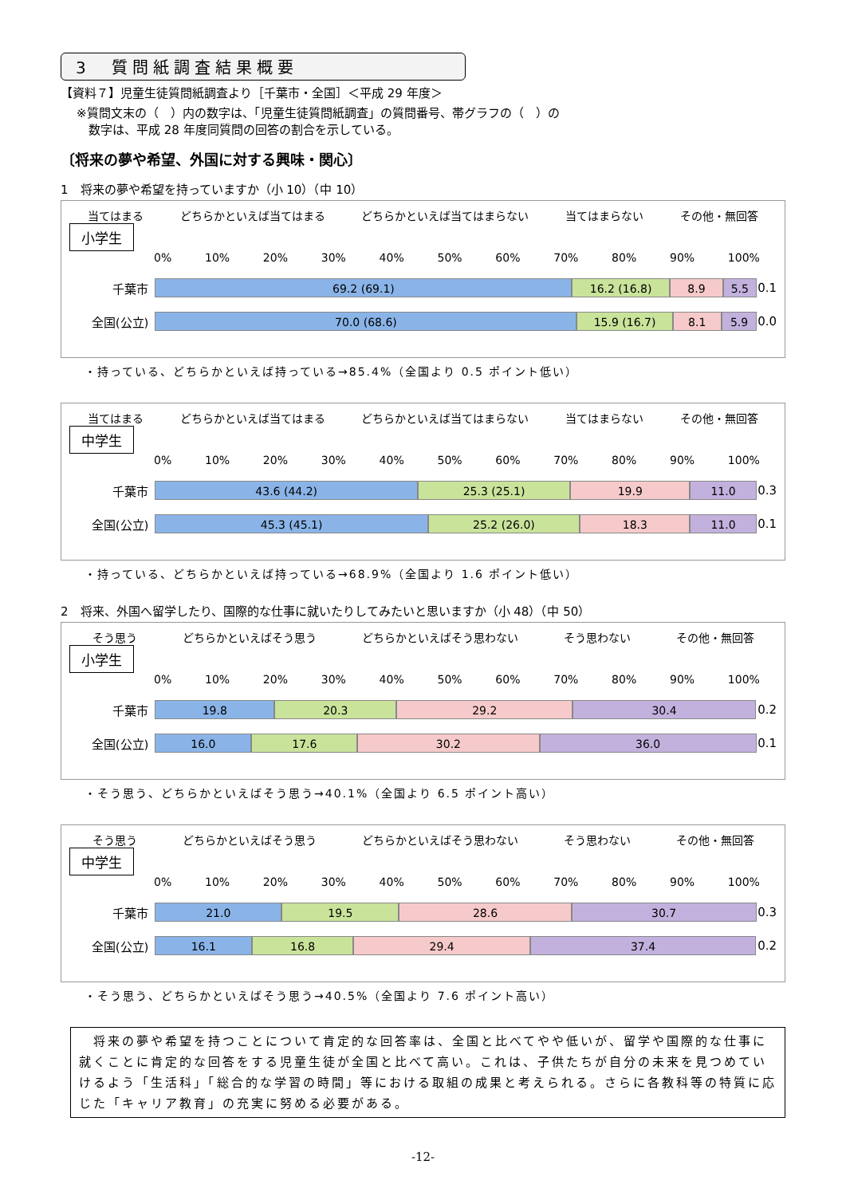3　質問紙調査結果概要
【資料７】児童生徒質問紙調査より［千葉市・全国］＜平成 29 年度＞
※質問文末の（　）内の数字は、「児童生徒質問紙調査」の質問番号、帯グラフの（　）の
　数字は、平成 28 年度同質問の回答の割合を示している。
〔将来の夢や希望、外国に対する興味・関心〕
1　将来の夢や希望を持っていますか（小 10）（中 10）
当てはまる どちらかといえば当てはまる どちらかといえば当てはまらない 当てはまらない その他・無回答
小学生
0% 10% 20% 30% 40% 50% 60% 70% 80% 90% 100%
千葉市
69.2 (69.1) 16.2 (16.8) 8.9 5.5
0.1
全国(公立)
70.0 (68.6) 15.9 (16.7) 8.1 5.9
0.0
・持っている、どちらかといえば持っている→85.4%（全国より 0.5 ポイント低い）
当てはまる どちらかといえば当てはまる どちらかといえば当てはまらない 当てはまらない その他・無回答
中学生
0% 10% 20% 30% 40% 50% 60% 70% 80% 90% 100%
千葉市
43.6 (44.2) 25.3 (25.1) 19.9 11.0
0.3
全国(公立)
45.3 (45.1) 25.2 (26.0) 18.3 11.0
0.1
・持っている、どちらかといえば持っている→68.9%（全国より 1.6 ポイント低い）
2　将来、外国へ留学したり、国際的な仕事に就いたりしてみたいと思いますか（小 48）（中 50）
そう思う どちらかといえばそう思う どちらかといえばそう思わない そう思わない その他・無回答
小学生
0% 10% 20% 30% 40% 50% 60% 70% 80% 90% 100%
千葉市
19.8 20.3 29.2 30.4
0.2
全国(公立)
16.0 17.6 30.2 36.0
0.1
・そう思う、どちらかといえばそう思う→40.1%（全国より 6.5 ポイント高い）
そう思う どちらかといえばそう思う どちらかといえばそう思わない そう思わない その他・無回答
中学生
0% 10% 20% 30% 40% 50% 60% 70% 80% 90% 100%
千葉市
21.0 19.5 28.6 30.7
0.3
全国(公立)
16.1 16.8 29.4 37.4
0.2
・そう思う、どちらかといえばそう思う→40.5%（全国より 7.6 ポイント高い）
　将来の夢や希望を持つことについて肯定的な回答率は、全国と比べてやや低いが、留学や国際的な仕事に就くことに肯定的な回答をする児童生徒が全国と比べて高い。これは、子供たちが自分の未来を見つめていけるよう「生活科」「総合的な学習の時間」等における取組の成果と考えられる。さらに各教科等の特質に応じた「キャリア教育」の充実に努める必要がある。
-12-